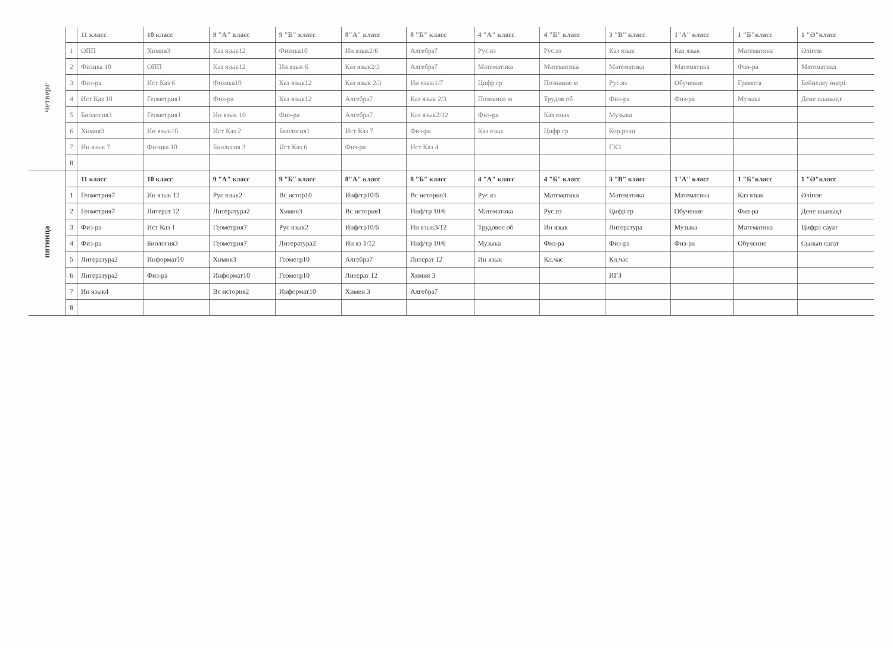| четверг | | 11 класс | 10 класс | 9 "А" класс | 9 "Б" класс | 8"А" класс | 8 "Б" класс | 4 "А" класс | 4 "Б" класс | 3 "В" класс | 1"А" класс | 1 "Б"класс | 1 "Ә"класс |
| | 1 | ОПП | Химия3 | Каз язык12 | Физика10 | Ин язык2/6 | Алгебра7 | Рус.яз | Рус.яз | Каз язык | Каз язык | Математика | Әліппе |
| | 2 | Физика 10 | ОПП | Каз язык12 | Ин язык 6 | Каз язык2/3 | Алгебра7 | Математика | Математика | Математика | Математика | Физ-ра | Математика |
| | 3 | Физ-ра | Ист Каз 6 | Физика10 | Каз язык12 | Каз язык 2/3 | Ин язык1/7 | Цифр гр | Познание м | Рус.яз | Обучение | Грамота | Бейнелеу өнері |
| | 4 | Ист Каз 10 | Геометрия1 | Физ-ра | Каз язык12 | Алгебра7 | Каз язык 2/3 | Познание м | Трудов об | Физ-ра | Физ-ра | Музыка | Дене шынықт |
| | 5 | Биология3 | Геометрия1 | Ин язык 10 | Физ-ра | Алгебра7 | Каз язык2/12 | Физ-ра | Каз язык | Музыка | | | |
| | 6 | Химия3 | Ин язык10 | Ист Каз 2 | Биология1 | Ист Каз 7 | Физ-ра | Каз язык | Цифр гр | Кор.речи | | | |
| | 7 | Ин язык 7 | Физика 10 | Биология 3 | Ист Каз 6 | Физ-ра | Ист Каз 4 | | | ГКЗ | | | |
| | 8 | | | | | | | | | | | | |
| пятница | | 11 класс | 10 класс | 9 "А" класс | 9 "Б" класс | 8"А" класс | 8 "Б" класс | 4 "А" класс | 4 "Б" класс | 3 "В" класс | 1"А" класс | 1 "Б"класс | 1 "Ә"класс |
| | 1 | Геометрия7 | Ин язык 12 | Рус язык2 | Вс истор10 | Инф/тр10/6 | Вс история3 | Рус.яз | Математика | Математика | Математика | Каз язык | Әліппе |
| | 2 | Геометрия7 | Литерат 12 | Литература2 | Химия3 | Вс история1 | Инф/тр 10/6 | Математика | Рус.яз | Цифр гр | Обучение | Физ-ра | Дене шынықт |
| | 3 | Физ-ра | Ист Каз 1 | Геометрия7 | Рус язык2 | Инф/тр10/6 | Ин язык3/12 | Трудовое об | Ин язык | Литература | Музыка | Математика | Цифрл сауат |
| | 4 | Физ-ра | Биология3 | Геометрия7 | Литература2 | Ин яз 1/12 | Инф/тр 10/6 | Музыка | Физ-ра | Физ-ра | Физ-ра | Обучение | Сынып сағат |
| | 5 | Литература2 | Информат10 | Химия3 | Геометр10 | Алгебра7 | Литерат 12 | Ин язык | Кл.час | Кл.час | | | |
| | 6 | Литература2 | Физ-ра | Информат10 | Геометр10 | Литерат 12 | Химия 3 | | | ИГЗ | | | |
| | 7 | Ин язык4 | | Вс история2 | Информат10 | Химия 3 | Алгебра7 | | | | | | |
| | 8 | | | | | | | | | | | | |